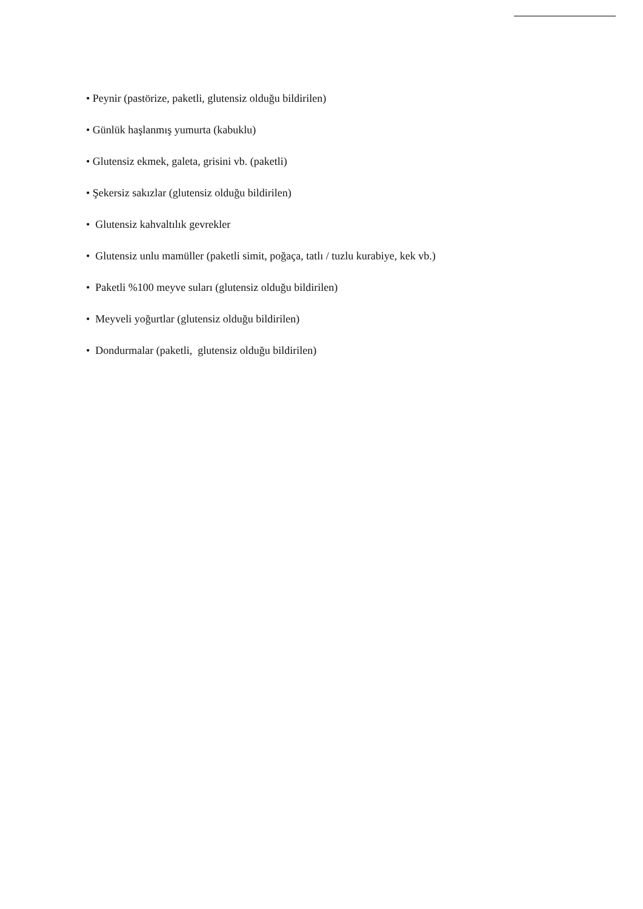• Peynir (pastörize, paketli, glutensiz olduğu bildirilen)
• Günlük haşlanmış yumurta (kabuklu)
• Glutensiz ekmek, galeta, grisini vb. (paketli)
• Şekersiz sakızlar (glutensiz olduğu bildirilen)
• Glutensiz kahvaltılık gevrekler
• Glutensiz unlu mamüller (paketli simit, poğaça, tatlı / tuzlu kurabiye, kek vb.)
• Paketli %100 meyve suları (glutensiz olduğu bildirilen)
• Meyveli yoğurtlar (glutensiz olduğu bildirilen)
• Dondurmalar (paketli, glutensiz olduğu bildirilen)